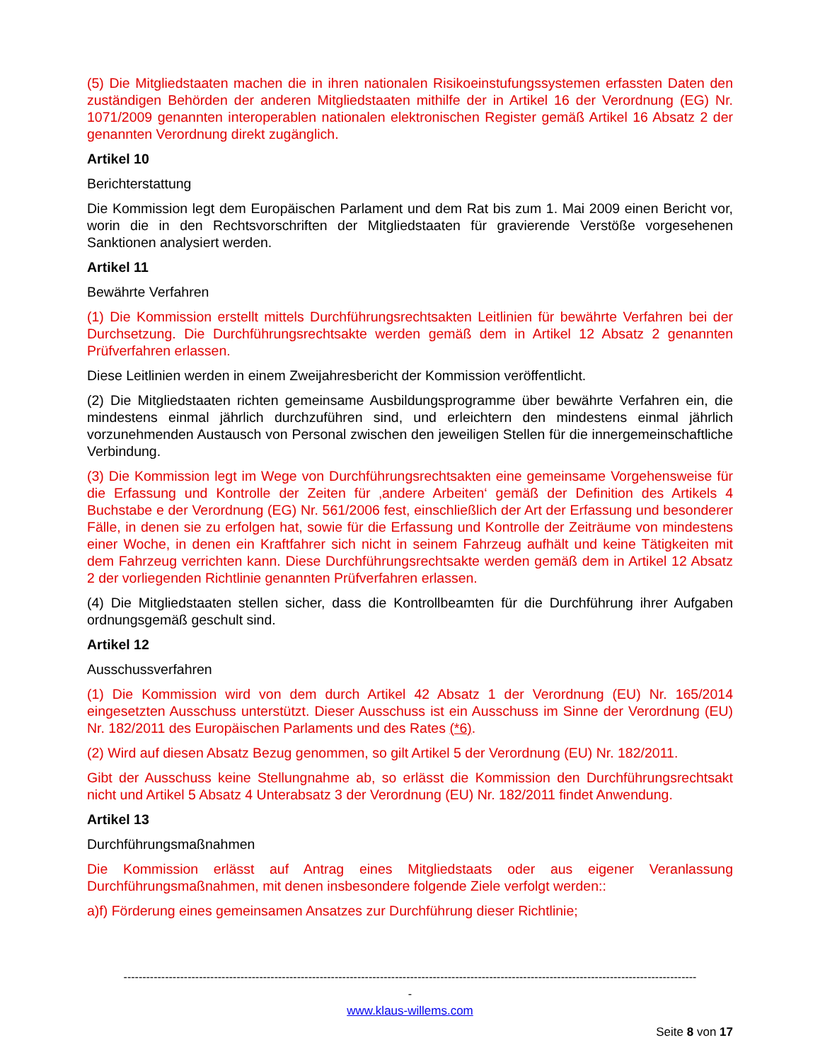(5) Die Mitgliedstaaten machen die in ihren nationalen Risikoeinstufungssystemen erfassten Daten den zuständigen Behörden der anderen Mitgliedstaaten mithilfe der in Artikel 16 der Verordnung (EG) Nr. 1071/2009 genannten interoperablen nationalen elektronischen Register gemäß Artikel 16 Absatz 2 der genannten Verordnung direkt zugänglich.
Artikel 10
Berichterstattung
Die Kommission legt dem Europäischen Parlament und dem Rat bis zum 1. Mai 2009 einen Bericht vor, worin die in den Rechtsvorschriften der Mitgliedstaaten für gravierende Verstöße vorgesehenen Sanktionen analysiert werden.
Artikel 11
Bewährte Verfahren
(1) Die Kommission erstellt mittels Durchführungsrechtsakten Leitlinien für bewährte Verfahren bei der Durchsetzung. Die Durchführungsrechtsakte werden gemäß dem in Artikel 12 Absatz 2 genannten Prüfverfahren erlassen.
Diese Leitlinien werden in einem Zweijahresbericht der Kommission veröffentlicht.
(2) Die Mitgliedstaaten richten gemeinsame Ausbildungsprogramme über bewährte Verfahren ein, die mindestens einmal jährlich durchzuführen sind, und erleichtern den mindestens einmal jährlich vorzunehmenden Austausch von Personal zwischen den jeweiligen Stellen für die innergemeinschaftliche Verbindung.
(3) Die Kommission legt im Wege von Durchführungsrechtsakten eine gemeinsame Vorgehensweise für die Erfassung und Kontrolle der Zeiten für ‚andere Arbeiten‘ gemäß der Definition des Artikels 4 Buchstabe e der Verordnung (EG) Nr. 561/2006 fest, einschließlich der Art der Erfassung und besonderer Fälle, in denen sie zu erfolgen hat, sowie für die Erfassung und Kontrolle der Zeiträume von mindestens einer Woche, in denen ein Kraftfahrer sich nicht in seinem Fahrzeug aufhält und keine Tätigkeiten mit dem Fahrzeug verrichten kann. Diese Durchführungsrechtsakte werden gemäß dem in Artikel 12 Absatz 2 der vorliegenden Richtlinie genannten Prüfverfahren erlassen.
(4) Die Mitgliedstaaten stellen sicher, dass die Kontrollbeamten für die Durchführung ihrer Aufgaben ordnungsgemäß geschult sind.
Artikel 12
Ausschussverfahren
(1) Die Kommission wird von dem durch Artikel 42 Absatz 1 der Verordnung (EU) Nr. 165/2014 eingesetzten Ausschuss unterstützt. Dieser Ausschuss ist ein Ausschuss im Sinne der Verordnung (EU) Nr. 182/2011 des Europäischen Parlaments und des Rates (*6).
(2) Wird auf diesen Absatz Bezug genommen, so gilt Artikel 5 der Verordnung (EU) Nr. 182/2011.
Gibt der Ausschuss keine Stellungnahme ab, so erlässt die Kommission den Durchführungsrechtsakt nicht und Artikel 5 Absatz 4 Unterabsatz 3 der Verordnung (EU) Nr. 182/2011 findet Anwendung.
Artikel 13
Durchführungsmaßnahmen
Die Kommission erlässt auf Antrag eines Mitgliedstaats oder aus eigener Veranlassung Durchführungsmaßnahmen, mit denen insbesondere folgende Ziele verfolgt werden::
a)f) Förderung eines gemeinsamen Ansatzes zur Durchführung dieser Richtlinie;
--------------------------------------------------------------------------------------------------------------------------------------------------------
-
www.klaus-willems.com
Seite 8 von 17